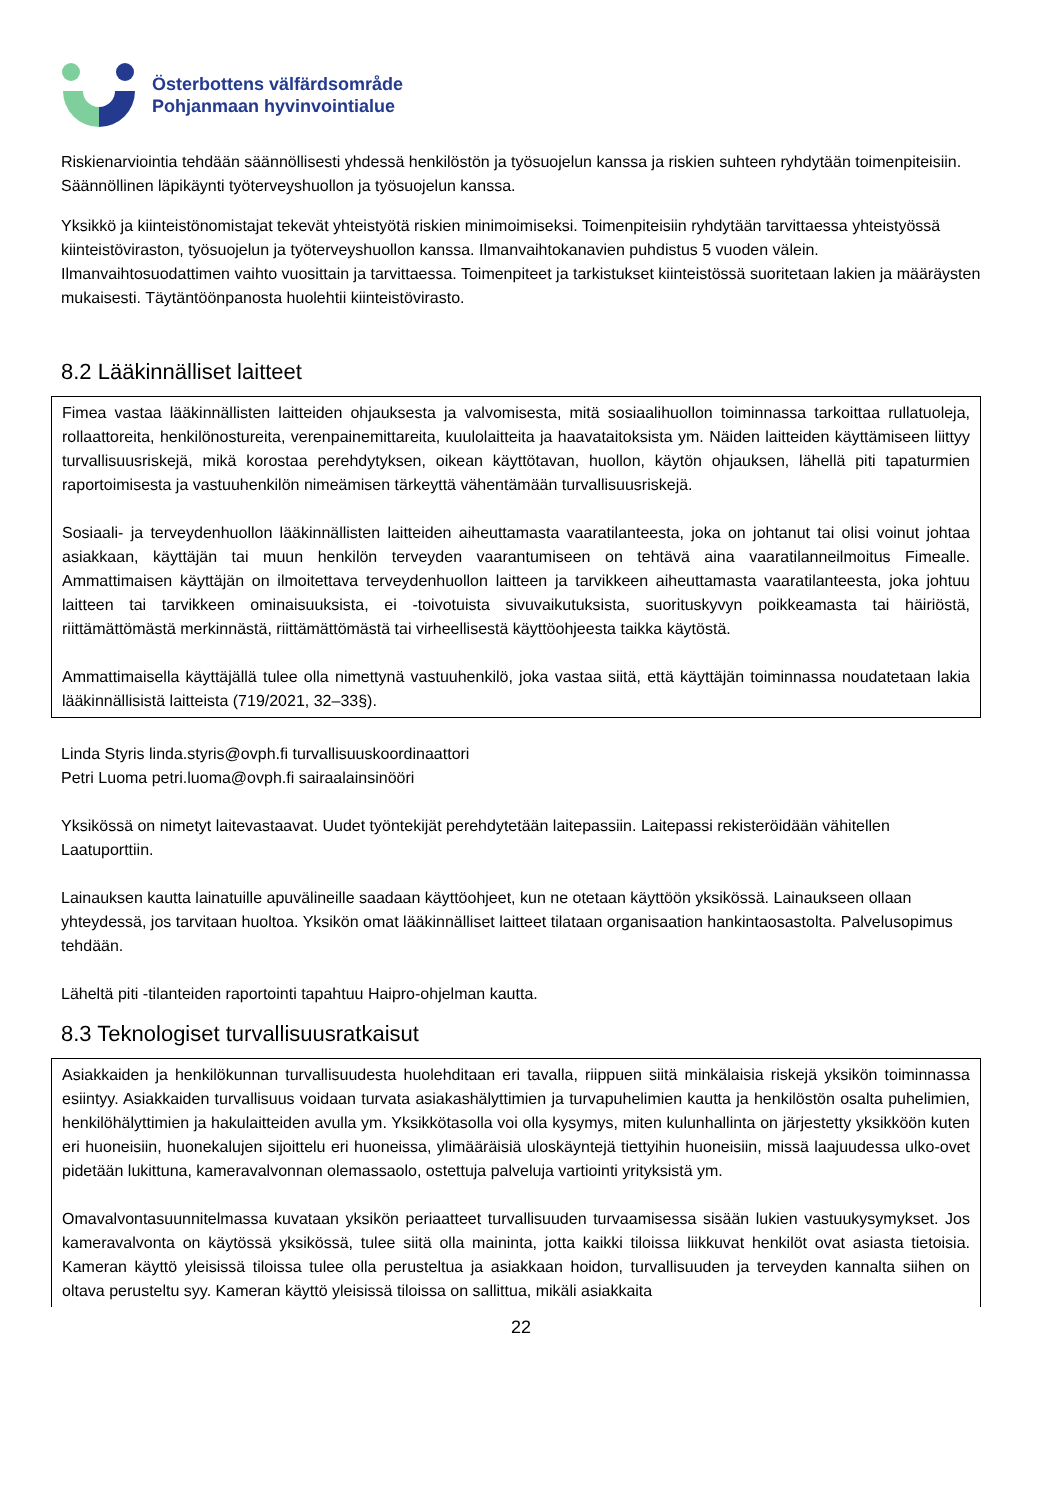Österbottens välfärdsområde
Pohjanmaan hyvinvointialue
Riskienarviointia tehdään säännöllisesti yhdessä henkilöstön ja työsuojelun kanssa ja riskien suhteen ryhdytään toimenpiteisiin. Säännöllinen läpikäynti työterveyshuollon ja työsuojelun kanssa.
Yksikkö ja kiinteistönomistajat tekevät yhteistyötä riskien minimoimiseksi. Toimenpiteisiin ryhdytään tarvittaessa yhteistyössä kiinteistöviraston, työsuojelun ja työterveyshuollon kanssa. Ilmanvaihtokanavien puhdistus 5 vuoden välein. Ilmanvaihtosuodattimen vaihto vuosittain ja tarvittaessa. Toimenpiteet ja tarkistukset kiinteistössä suoritetaan lakien ja määräysten mukaisesti. Täytäntöönpanosta huolehtii kiinteistövirasto.
8.2 Lääkinnälliset laitteet
Fimea vastaa lääkinnällisten laitteiden ohjauksesta ja valvomisesta, mitä sosiaalihuollon toiminnassa tarkoittaa rullatuoleja, rollaattoreita, henkilönostureita, verenpainemittareita, kuulolaitteita ja haavataitoksista ym. Näiden laitteiden käyttämiseen liittyy turvallisuusriskejä, mikä korostaa perehdytyksen, oikean käyttötavan, huollon, käytön ohjauksen, lähellä piti tapaturmien raportoimisesta ja vastuuhenkilön nimeämisen tärkeyttä vähentämään turvallisuusriskejä.
Sosiaali- ja terveydenhuollon lääkinnällisten laitteiden aiheuttamasta vaaratilanteesta, joka on johtanut tai olisi voinut johtaa asiakkaan, käyttäjän tai muun henkilön terveyden vaarantumiseen on tehtävä aina vaaratilanneilmoitus Fimealle. Ammattimaisen käyttäjän on ilmoitettava terveydenhuollon laitteen ja tarvikkeen aiheuttamasta vaaratilanteesta, joka johtuu laitteen tai tarvikkeen ominaisuuksista, ei -toivotuista sivuvaikutuksista, suorituskyvyn poikkeamasta tai häiriöstä, riittämättömästä merkinnästä, riittämättömästä tai virheellisestä käyttöohjeesta taikka käytöstä.
Ammattimaisella käyttäjällä tulee olla nimettynä vastuuhenkilö, joka vastaa siitä, että käyttäjän toiminnassa noudatetaan lakia lääkinnällisistä laitteista (719/2021, 32–33§).
Linda Styris linda.styris@ovph.fi turvallisuuskoordinaattori
Petri Luoma petri.luoma@ovph.fi sairaalainsinööri
Yksikössä on nimetyt laitevastaavat. Uudet työntekijät perehdytetään laitepassiin. Laitepassi rekisteröidään vähitellen Laatuporttiin.
Lainauksen kautta lainatuille apuvälineille saadaan käyttöohjeet, kun ne otetaan käyttöön yksikössä. Lainaukseen ollaan yhteydessä, jos tarvitaan huoltoa. Yksikön omat lääkinnälliset laitteet tilataan organisaation hankintaosastolta. Palvelusopimus tehdään.
Läheltä piti -tilanteiden raportointi tapahtuu Haipro-ohjelman kautta.
8.3 Teknologiset turvallisuusratkaisut
Asiakkaiden ja henkilökunnan turvallisuudesta huolehditaan eri tavalla, riippuen siitä minkälaisia riskejä yksikön toiminnassa esiintyy. Asiakkaiden turvallisuus voidaan turvata asiakashälyttimien ja turvapuhelimien kautta ja henkilöstön osalta puhelimien, henkilöhälyttimien ja hakulaitteiden avulla ym. Yksikkötasolla voi olla kysymys, miten kulunhallinta on järjestetty yksikköön kuten eri huoneisiin, huonekalujen sijoittelu eri huoneissa, ylimääräisiä uloskäyntejä tiettyihin huoneisiin, missä laajuudessa ulko-ovet pidetään lukittuna, kameravalvonnan olemassaolo, ostettuja palveluja vartiointi yrityksistä ym.
Omavalvontasuunnitelmassa kuvataan yksikön periaatteet turvallisuuden turvaamisessa sisään lukien vastuukysymykset. Jos kameravalvonta on käytössä yksikössä, tulee siitä olla maininta, jotta kaikki tiloissa liikkuvat henkilöt ovat asiasta tietoisia. Kameran käyttö yleisissä tiloissa tulee olla perusteltua ja asiakkaan hoidon, turvallisuuden ja terveyden kannalta siihen on oltava perusteltu syy. Kameran käyttö yleisissä tiloissa on sallittua, mikäli asiakkaita
22